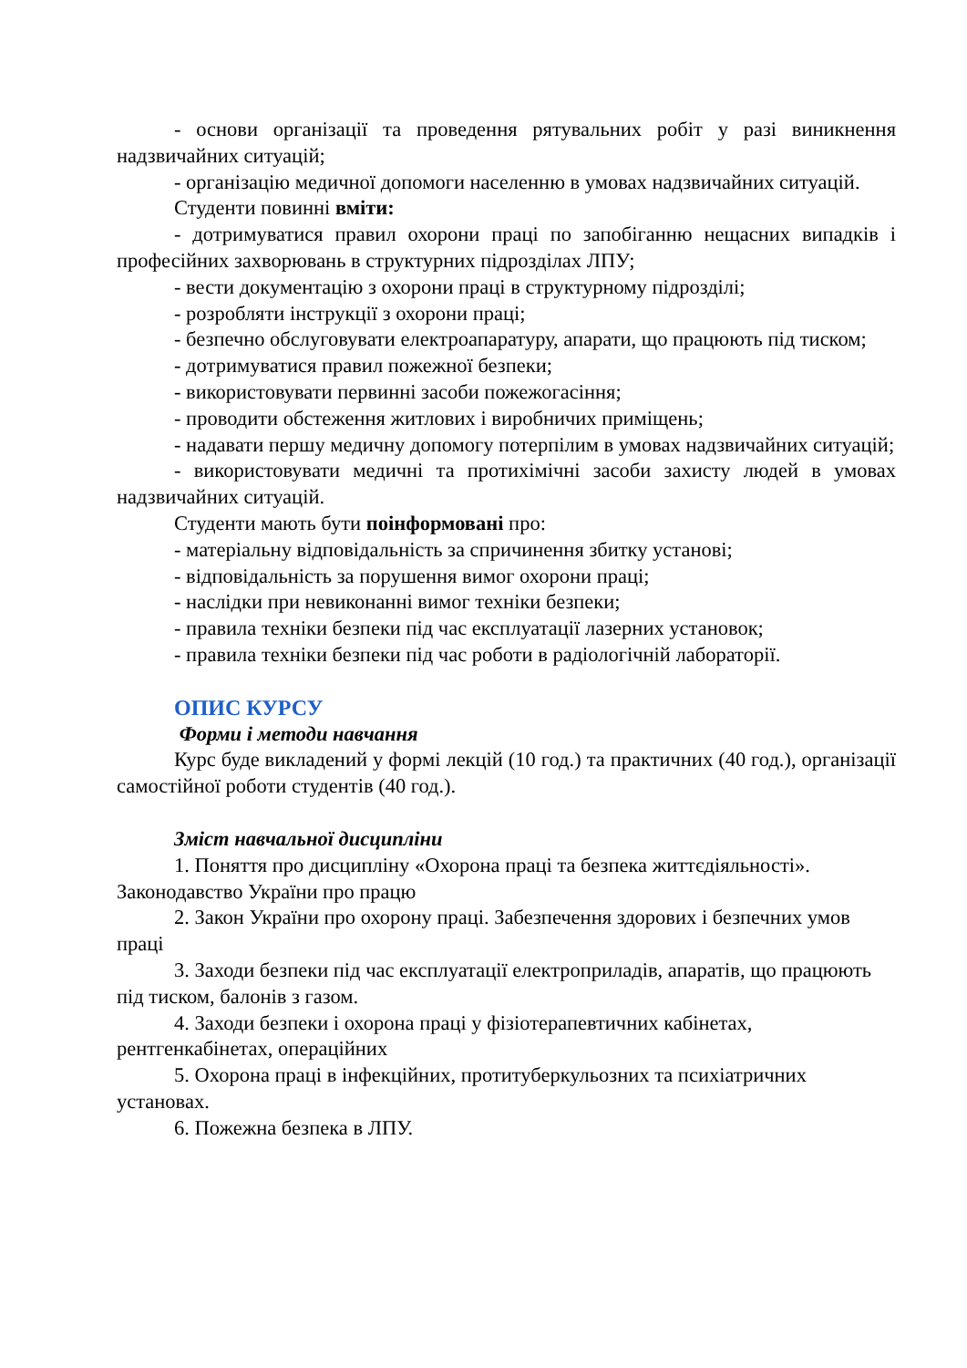- основи організації та проведення рятувальних робіт у разі виникнення надзвичайних ситуацій;
- організацію медичної допомоги населенню в умовах надзвичайних ситуацій.
Студенти повинні вміти:
- дотримуватися правил охорони праці по запобіганню нещасних випадків і професійних захворювань в структурних підрозділах ЛПУ;
- вести документацію з охорони праці в структурному підрозділі;
- розробляти інструкції з охорони праці;
- безпечно обслуговувати електроапаратуру, апарати, що працюють під тиском;
- дотримуватися правил пожежної безпеки;
- використовувати первинні засоби пожежогасіння;
- проводити обстеження житлових і виробничих приміщень;
- надавати першу медичну допомогу потерпілим в умовах надзвичайних ситуацій;
- використовувати медичні та протихімічні засоби захисту людей в умовах надзвичайних ситуацій.
Студенти мають бути поінформовані про:
- матеріальну відповідальність за спричинення збитку установі;
- відповідальність за порушення вимог охорони праці;
- наслідки при невиконанні вимог техніки безпеки;
- правила техніки безпеки під час експлуатації лазерних установок;
- правила техніки безпеки під час роботи в радіологічній лабораторії.
ОПИС КУРСУ
Форми і методи навчання
Курс буде викладений у формі лекцій (10 год.) та практичних (40 год.), організації самостійної роботи студентів (40 год.).
Зміст навчальної дисципліни
1. Поняття про дисципліну «Охорона праці та безпека життєдіяльності». Законодавство України про працю
2. Закон України про охорону праці. Забезпечення здорових і безпечних умов праці
3. Заходи безпеки під час експлуатації електроприладів, апаратів, що працюють під тиском, балонів з газом.
4. Заходи безпеки і охорона праці у фізіотерапевтичних кабінетах, рентгенкабінетах, операційних
5. Охорона праці в інфекційних, протитуберкульозних та психіатричних установах.
6. Пожежна безпека в ЛПУ.